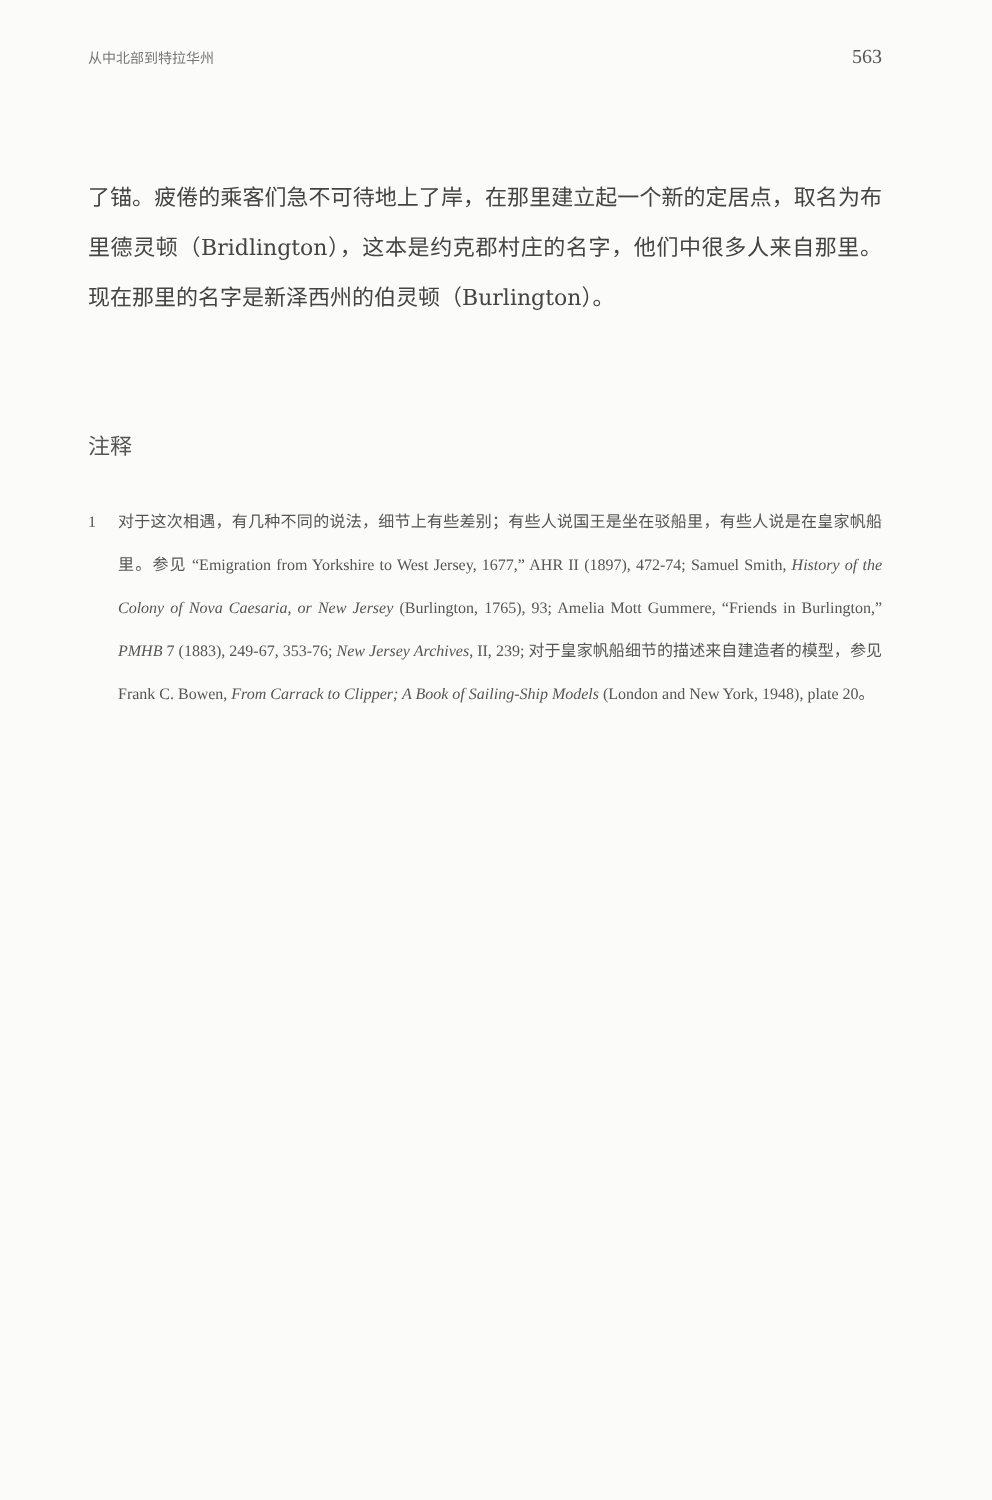从中北部到特拉华州 563
了锚。疲倦的乘客们急不可待地上了岸，在那里建立起一个新的定居点，取名为布里德灵顿（Bridlington），这本是约克郡村庄的名字，他们中很多人来自那里。现在那里的名字是新泽西州的伯灵顿（Burlington）。
注释
1 对于这次相遇，有几种不同的说法，细节上有些差别；有些人说国王是坐在驳船里，有些人说是在皇家帆船里。参见 “Emigration from Yorkshire to West Jersey, 1677,” AHR II (1897), 472-74; Samuel Smith, History of the Colony of Nova Caesaria, or New Jersey (Burlington, 1765), 93; Amelia Mott Gummere, “Friends in Burlington,” PMHB 7 (1883), 249-67, 353-76; New Jersey Archives, II, 239; 对于皇家帆船细节的描述来自建造者的模型，参见 Frank C. Bowen, From Carrack to Clipper; A Book of Sailing-Ship Models (London and New York, 1948), plate 20。